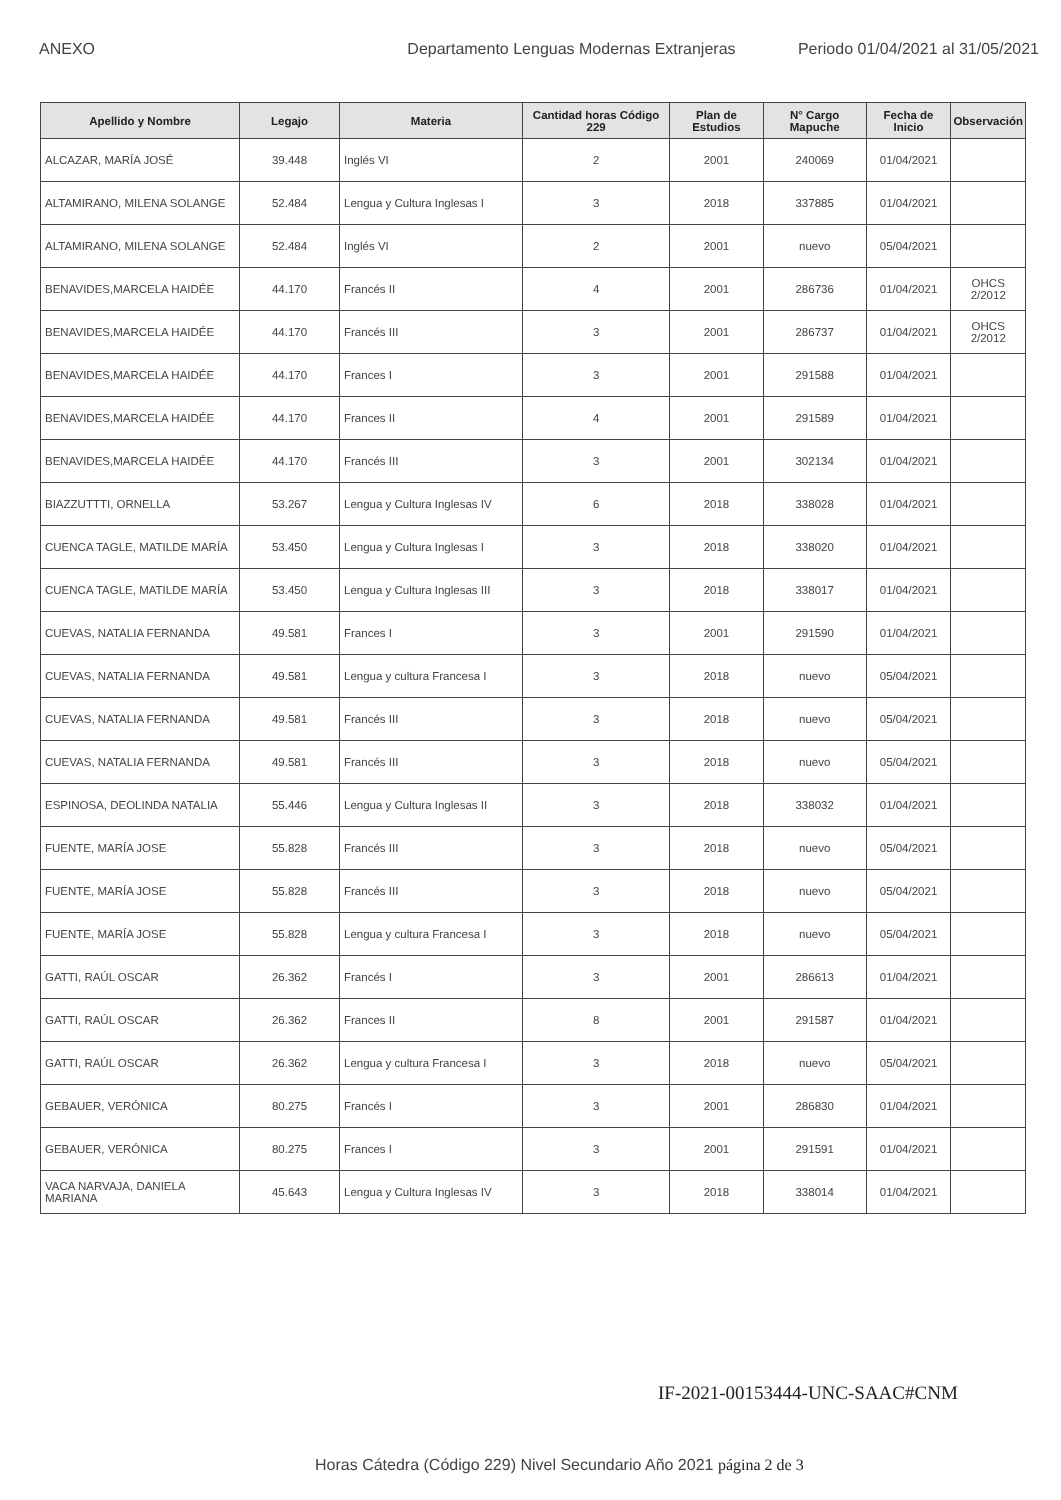ANEXO Departamento Lenguas Modernas Extranjeras Periodo 01/04/2021 al 31/05/2021
| Apellido y Nombre | Legajo | Materia | Cantidad horas Código 229 | Plan de Estudios | N° Cargo Mapuche | Fecha de Inicio | Observación |
| --- | --- | --- | --- | --- | --- | --- | --- |
| ALCAZAR, MARÍA JOSÉ | 39.448 | Inglés VI | 2 | 2001 | 240069 | 01/04/2021 | |
| ALTAMIRANO, MILENA SOLANGE | 52.484 | Lengua y Cultura Inglesas I | 3 | 2018 | 337885 | 01/04/2021 | |
| ALTAMIRANO, MILENA SOLANGE | 52.484 | Inglés VI | 2 | 2001 | nuevo | 05/04/2021 | |
| BENAVIDES,MARCELA HAIDÉE | 44.170 | Francés II | 4 | 2001 | 286736 | 01/04/2021 | OHCS 2/2012 |
| BENAVIDES,MARCELA HAIDÉE | 44.170 | Francés III | 3 | 2001 | 286737 | 01/04/2021 | OHCS 2/2012 |
| BENAVIDES,MARCELA HAIDÉE | 44.170 | Frances I | 3 | 2001 | 291588 | 01/04/2021 | |
| BENAVIDES,MARCELA HAIDÉE | 44.170 | Frances II | 4 | 2001 | 291589 | 01/04/2021 | |
| BENAVIDES,MARCELA HAIDÉE | 44.170 | Francés III | 3 | 2001 | 302134 | 01/04/2021 | |
| BIAZZUTTTI, ORNELLA | 53.267 | Lengua y Cultura Inglesas IV | 6 | 2018 | 338028 | 01/04/2021 | |
| CUENCA TAGLE, MATILDE MARÍA | 53.450 | Lengua y Cultura Inglesas I | 3 | 2018 | 338020 | 01/04/2021 | |
| CUENCA TAGLE, MATILDE MARÍA | 53.450 | Lengua y Cultura Inglesas III | 3 | 2018 | 338017 | 01/04/2021 | |
| CUEVAS, NATALIA FERNANDA | 49.581 | Frances I | 3 | 2001 | 291590 | 01/04/2021 | |
| CUEVAS, NATALIA FERNANDA | 49.581 | Lengua y cultura Francesa I | 3 | 2018 | nuevo | 05/04/2021 | |
| CUEVAS, NATALIA FERNANDA | 49.581 | Francés III | 3 | 2018 | nuevo | 05/04/2021 | |
| CUEVAS, NATALIA FERNANDA | 49.581 | Francés III | 3 | 2018 | nuevo | 05/04/2021 | |
| ESPINOSA, DEOLINDA NATALIA | 55.446 | Lengua y Cultura Inglesas II | 3 | 2018 | 338032 | 01/04/2021 | |
| FUENTE, MARÍA JOSE | 55.828 | Francés III | 3 | 2018 | nuevo | 05/04/2021 | |
| FUENTE, MARÍA JOSE | 55.828 | Francés III | 3 | 2018 | nuevo | 05/04/2021 | |
| FUENTE, MARÍA JOSE | 55.828 | Lengua y cultura Francesa I | 3 | 2018 | nuevo | 05/04/2021 | |
| GATTI, RAÚL OSCAR | 26.362 | Francés I | 3 | 2001 | 286613 | 01/04/2021 | |
| GATTI, RAÚL OSCAR | 26.362 | Frances II | 8 | 2001 | 291587 | 01/04/2021 | |
| GATTI, RAÚL OSCAR | 26.362 | Lengua y cultura Francesa I | 3 | 2018 | nuevo | 05/04/2021 | |
| GEBAUER, VERÓNICA | 80.275 | Francés I | 3 | 2001 | 286830 | 01/04/2021 | |
| GEBAUER, VERÓNICA | 80.275 | Frances I | 3 | 2001 | 291591 | 01/04/2021 | |
| VACA NARVAJA, DANIELA MARIANA | 45.643 | Lengua y Cultura Inglesas IV | 3 | 2018 | 338014 | 01/04/2021 | |
IF-2021-00153444-UNC-SAAC#CNM
Horas Cátedra (Código 229) Nivel Secundario Año 2021 página 2 de 3